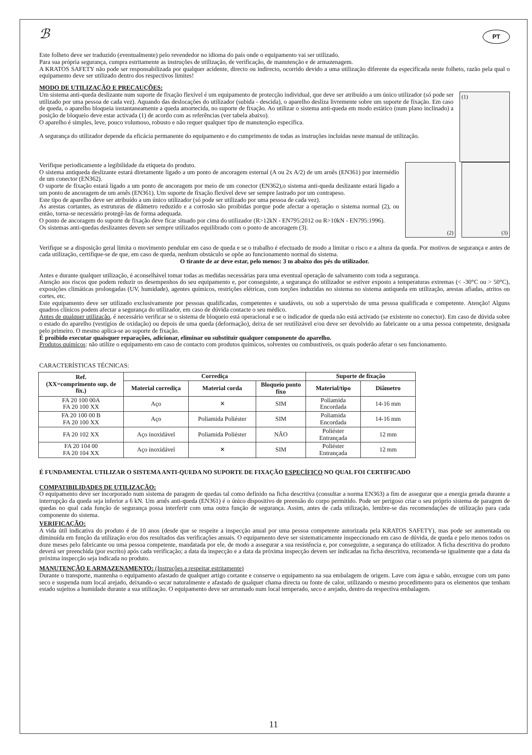ℬ
PT
Este folheto deve ser traduzido (eventualmente) pelo revendedor no idioma do país onde o equipamento vai ser utilizado.
Para sua própria segurança, cumpra estritamente as instruções de utilização, de verificação, de manutenção e de armazenagem.
A KRATOS SAFETY não pode ser responsabilizada por qualquer acidente, directo ou indirecto, ocorrido devido a uma utilização diferente da especificada neste folheto, razão pela qual o equipamento deve ser utilizado dentro dos respectivos limites!
MODO DE UTILIZAÇÃO E PRECAUÇÕES:
Um sistema anti-queda deslizante num suporte de fixação flexível é um equipamento de protecção individual, que deve ser atribuído a um único utilizador (só pode ser utilizado por uma pessoa de cada vez). Aquando das deslocações do utilizador (subida - descida), o aparelho desliza livremente sobre um suporte de fixação. Em caso de queda, o aparelho bloqueia instantaneamente a queda amortecida, no suporte de fixação. Ao utilizar o sistema anti-queda em modo estático (num plano inclinado) a posição de bloqueio deve estar activada (1) de acordo com as referências (ver tabela abaixo).
O aparelho é simples, leve, pouco volumoso, robusto e não requer qualquer tipo de manutenção específica.
A segurança do utilizador depende da eficácia permanente do equipamento e do cumprimento de todas as instruções incluídas neste manual de utilização.
(1)
Verifique periodicamente a legibilidade da etiqueta do produto.
O sistema antiqueda deslizante estará diretamente ligado a um ponto de ancoragem esternal (A ou 2x A/2) de um arnês (EN361) por intermédio de um conector (EN362).
O suporte de fixação estará ligado a um ponto de ancoragem por meio de um conector (EN362),o sistema anti-queda deslizante estará ligado a um ponto de ancoragem de um arnês (EN361). Um suporte de fixação flexível deve ser sempre lastrado por um contrapeso.
Este tipo de aparelho deve ser atribuído a um único utilizador (só pode ser utilizado por uma pessoa de cada vez).
As arestas cortantes, as estruturas de diâmetro reduzido e a corrosão são proibidas porque pode afectar a operação o sistema normal (2), ou então, torna-se necessário protegê-las de forma adequada.
O ponto de ancoragem do suporte de fixação deve ficar situado por cima do utilizador (R>12kN - EN795:2012 ou R>10kN - EN795:1996).
Os sistemas anti-quedas deslizantes devem ser sempre utilizados equilibrado com o ponto de ancoragem (3).
(2) (3)
Verifique se a disposição geral limita o movimento pendular em caso de queda e se o trabalho é efectuado de modo a limitar o risco e a altura da queda. Por motivos de segurança e antes de cada utilização, certifique-se de que, em caso de queda, nenhum obstáculo se opõe ao funcionamento normal do sistema.
O tirante de ar deve estar, pelo menos: 3 m abaixo dos pés do utilizador.
Antes e durante qualquer utilização, é aconselhável tomar todas as medidas necessárias para uma eventual operação de salvamento com toda a segurança.
Atenção aos riscos que podem reduzir os desempenhos do seu equipamento e, por conseguinte, a segurança do utilizador se estiver exposto a temperaturas extremas (< -30°C ou > 50°C), exposições climáticas prolongadas (UV, humidade), agentes químicos, restrições elétricas, com torções induzidas no sistema no sistema antiqueda em utilização, arestas afiadas, atritos ou cortes, etc.
Este equipamento deve ser utilizado exclusivamente por pessoas qualificadas, competentes e saudáveis, ou sob a supervisão de uma pessoa qualificada e competente. Atenção! Alguns quadros clínicos podem afectar a segurança do utilizador, em caso de dúvida contacte o seu médico.
Antes de qualquer utilização, é necessário verificar se o sistema de bloqueio está operacional e se o indicador de queda não está activado (se existente no conector). Em caso de dúvida sobre o estado do aparelho (vestígios de oxidação) ou depois de uma queda (deformação), deixa de ser reutilizável e/ou deve ser devolvido ao fabricante ou a uma pessoa competente, designada pelo primeiro. O mesmo aplica-se ao suporte de fixação.
É proibido executar quaisquer reparações, adicionar, eliminar ou substituir qualquer componente do aparelho.
Produtos químicos: não utilize o equipamento em caso de contacto com produtos químicos, solventes ou combustíveis, os quais poderão afetar o seu funcionamento.
CARACTERÍSTICAS TÉCNICAS:
| Ref. (XX=comprimento sup. de fix.) | Corrediça | | | Suporte de fixação | |
| --- | --- | --- | --- | --- | --- |
| | Material corrediça | Material corda | Bloqueio ponto fixo | Material/tipo | Diâmetro |
| FA 20 100 00A FA 20 100 XX | Aço | ✕ | SIM | Poliamida Encordada | 14-16 mm |
| FA 20 100 00 B FA 20 100 XX | Aço | Poliamida Poliéster | SIM | Poliamida Encordada | 14-16 mm |
| FA 20 102 XX | Aço inoxidável | Poliamida Poliéster | NÃO | Poliéster Entrançada | 12 mm |
| FA 20 104 00 FA 20 104 XX | Aço inoxidável | ✕ | SIM | Poliéster Entrançada | 12 mm |
É FUNDAMENTAL UTILIZAR O SISTEMA ANTI-QUEDA NO SUPORTE DE FIXAÇÃO ESPECÍFICO NO QUAL FOI CERTIFICADO
COMPATIBILIDADES DE UTILIZAÇÃO:
O equipamento deve ser incorporado num sistema de paragem de quedas tal como definido na ficha descritiva (consultar a norma EN363) a fim de assegurar que a energia gerada durante a interrupção da queda seja inferior a 6 kN. Um arnês anti-queda (EN361) é o único dispositivo de preensão do corpo permitido. Pode ser perigoso criar o seu próprio sistema de paragem de quedas no qual cada função de segurança possa interferir com uma outra função de segurança. Assim, antes de cada utilização, lembre-se das recomendações de utilização para cada componente do sistema.
VERIFICAÇÃO:
A vida útil indicativa do produto é de 10 anos (desde que se respeite a inspecção anual por uma pessoa competente autorizada pela KRATOS SAFETY), mas pode ser aumentada ou diminuída em função da utilização e/ou dos resultados das verificações anuais. O equipamento deve ser sistematicamente inspeccionado em caso de dúvida, de queda e pelo menos todos os doze meses pelo fabricante ou uma pessoa competente, mandatada por ele, de modo a assegurar a sua resistência e, por conseguinte, a segurança do utilizador. A ficha descritiva do produto deverá ser preenchida (por escrito) após cada verificação; a data da inspecção e a data da próxima inspecção devem ser indicadas na ficha descritiva, recomenda-se igualmente que a data da próxima inspecção seja indicada no produto.
MANUTENÇÃO E ARMAZENAMENTO: (Instruções a respeitar estritamente)
Durante o transporte, mantenha o equipamento afastado de qualquer artigo cortante e conserve o equipamento na sua embalagem de origem. Lave com água e sabão, enxugue com um pano seco e suspenda num local arejado, deixando-o secar naturalmente e afastado de qualquer chama directa ou fonte de calor, utilizando o mesmo procedimento para os elementos que tenham estado sujeitos a humidade durante a sua utilização. O equipamento deve ser arrumado num local temperado, seco e arejado, dentro da respectiva embalagem.
11